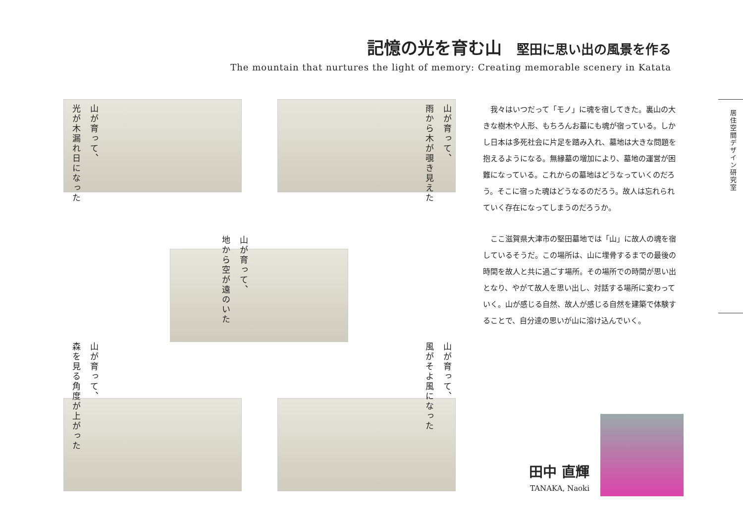記憶の光を育む山 堅田に思い出の風景を作る
The mountain that nurtures the light of memory: Creating memorable scenery in Katata
山が育って、
光が木漏れ日になった
山が育って、
雨から木が覗き見えた
山が育って、
地から空が遠のいた
山が育って、
森を見る角度が上がった
山が育って、
風がそよ風になった
　我々はいつだって「モノ」に魂を宿してきた。裏山の大きな樹木や人形、もちろんお墓にも魂が宿っている。しかし日本は多死社会に片足を踏み入れ、墓地は大きな問題を抱えるようになる。無縁墓の増加により、墓地の運営が困難になっている。これからの墓地はどうなっていくのだろう。そこに宿った魂はどうなるのだろう。故人は忘れられていく存在になってしまうのだろうか。
　ここ滋賀県大津市の堅田墓地では「山」に故人の魂を宿しているそうだ。この場所は、山に埋骨するまでの最後の時間を故人と共に過ごす場所。その場所での時間が思い出となり、やがて故人を思い出し、対話する場所に変わっていく。山が感じる自然、故人が感じる自然を建築で体験することで、自分達の思いが山に溶け込んでいく。
居住空間デザイン研究室
田中 直輝
TANAKA, Naoki